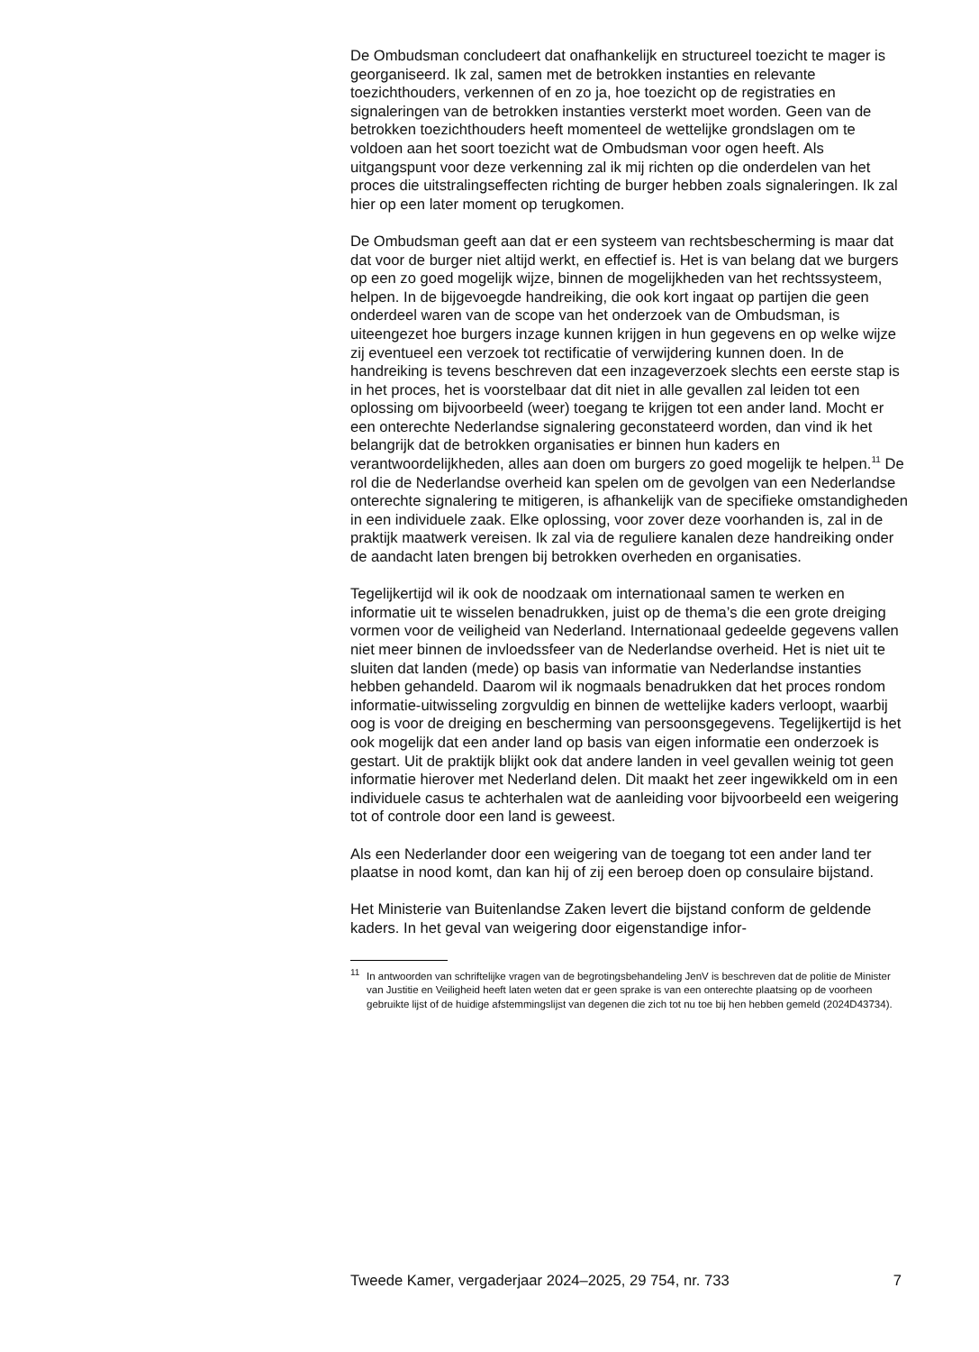De Ombudsman concludeert dat onafhankelijk en structureel toezicht te mager is georganiseerd. Ik zal, samen met de betrokken instanties en relevante toezichthouders, verkennen of en zo ja, hoe toezicht op de registraties en signaleringen van de betrokken instanties versterkt moet worden. Geen van de betrokken toezichthouders heeft momenteel de wettelijke grondslagen om te voldoen aan het soort toezicht wat de Ombudsman voor ogen heeft. Als uitgangspunt voor deze verkenning zal ik mij richten op die onderdelen van het proces die uitstralingseffecten richting de burger hebben zoals signaleringen. Ik zal hier op een later moment op terugkomen.
De Ombudsman geeft aan dat er een systeem van rechtsbescherming is maar dat dat voor de burger niet altijd werkt, en effectief is. Het is van belang dat we burgers op een zo goed mogelijk wijze, binnen de mogelijkheden van het rechtssysteem, helpen. In de bijgevoegde handreiking, die ook kort ingaat op partijen die geen onderdeel waren van de scope van het onderzoek van de Ombudsman, is uiteengezet hoe burgers inzage kunnen krijgen in hun gegevens en op welke wijze zij eventueel een verzoek tot rectificatie of verwijdering kunnen doen. In de handreiking is tevens beschreven dat een inzageverzoek slechts een eerste stap is in het proces, het is voorstelbaar dat dit niet in alle gevallen zal leiden tot een oplossing om bijvoorbeeld (weer) toegang te krijgen tot een ander land. Mocht er een onterechte Nederlandse signalering geconstateerd worden, dan vind ik het belangrijk dat de betrokken organisaties er binnen hun kaders en verantwoordelijkheden, alles aan doen om burgers zo goed mogelijk te helpen.<sup>11</sup> De rol die de Nederlandse overheid kan spelen om de gevolgen van een Nederlandse onterechte signalering te mitigeren, is afhankelijk van de specifieke omstandigheden in een individuele zaak. Elke oplossing, voor zover deze voorhanden is, zal in de praktijk maatwerk vereisen. Ik zal via de reguliere kanalen deze handreiking onder de aandacht laten brengen bij betrokken overheden en organisaties.
Tegelijkertijd wil ik ook de noodzaak om internationaal samen te werken en informatie uit te wisselen benadrukken, juist op de thema’s die een grote dreiging vormen voor de veiligheid van Nederland. Internationaal gedeelde gegevens vallen niet meer binnen de invloedssfeer van de Nederlandse overheid. Het is niet uit te sluiten dat landen (mede) op basis van informatie van Nederlandse instanties hebben gehandeld. Daarom wil ik nogmaals benadrukken dat het proces rondom informatie-uitwisseling zorgvuldig en binnen de wettelijke kaders verloopt, waarbij oog is voor de dreiging en bescherming van persoonsgegevens. Tegelijkertijd is het ook mogelijk dat een ander land op basis van eigen informatie een onderzoek is gestart. Uit de praktijk blijkt ook dat andere landen in veel gevallen weinig tot geen informatie hierover met Nederland delen. Dit maakt het zeer ingewikkeld om in een individuele casus te achterhalen wat de aanleiding voor bijvoorbeeld een weigering tot of controle door een land is geweest.
Als een Nederlander door een weigering van de toegang tot een ander land ter plaatse in nood komt, dan kan hij of zij een beroep doen op consulaire bijstand.
Het Ministerie van Buitenlandse Zaken levert die bijstand conform de geldende kaders. In het geval van weigering door eigenstandige infor-
<sup>11</sup> In antwoorden van schriftelijke vragen van de begrotingsbehandeling JenV is beschreven dat de politie de Minister van Justitie en Veiligheid heeft laten weten dat er geen sprake is van een onterechte plaatsing op de voorheen gebruikte lijst of de huidige afstemmingslijst van degenen die zich tot nu toe bij hen hebben gemeld (2024D43734).
Tweede Kamer, vergaderjaar 2024–2025, 29 754, nr. 733 7